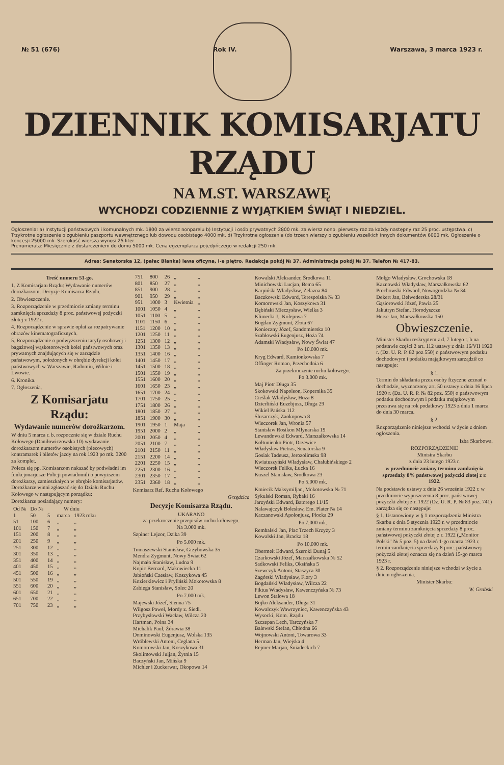№ 51 (676) Rok IV. Warszawa, 3 marca 1923 r.
DZIENNIK KOMISARJATU RZĄDU
NA M.ST. WARSZAWĘ
WYCHODZI CODZIENNIE Z WYJĄTKIEM ŚWIĄT I NIEDZIEL.
Ogłoszenia: a) Instytucji państwowych i komunalnych mk. 1800 za wiersz nonparelu b) Instytucji i osób prywatnych 2800 mk. za wiersz nonp. pierwszy raz za każdy następny raz 25 proc. ustępstwa. c) Trzykrotne ogłoszenie o zgubieniu paszportu wewnętrznego lub dowodu osobistego 4000 mk, d) Trzykrotne ogłoszenie (do trzech wierszy o zgubieniu wszelkich innych dokumentów 6000 mk. Ogłoszenie o koncesji 25000 mk. Szerokość wiersza wynosi 25 liter.
Prenumerata: Miesięcznie z dostarczeniem do domu 5000 mk. Cena egzemplarza pojedyńczego w redakcji 250 mk.
Adres: Senatorska 12, (pałac Blanka) lewa oficyna, I-e piętro. Redakcja pokój № 37. Administracja pokój № 37. Telefon № 417-83.
Treść numeru 51-go.
1. Z Komisarjatu Rządu: Wydawanie numerów dorożkarzom. Decyzje Komisarza Rządu.
2. Obwieszczenie.
3. Rozporządzenie w przedmiocie zmiany terminu zamknięcia sprzedaży 8 proc. państwowej pożyczki złotej z 1922 r.
4. Rozporządzenie w sprawie opłat za rozpatrywanie obrazów kinematograficznych.
5. Rozporządzenie o podwyższeniu taryfy osobowej i bagażowej wąskotorowych kolei państwowych oraz prywatnych znajdujących się w zarządzie państwowym, położonych w obrębie dyrekcji kolei państwowych w Warszawie, Radomiu, Wilnie i Lwowie.
6. Kronika.
7. Ogłoszenia.
Z Komisarjatu Rządu:
Wydawanie numerów dorożkarzom.
W dniu 5 marca r. b. rozpocznie się w dziale Ruchu Kołowego (Daniłowiczowska 10) wydawanie dorożkarzom numerów osobistych (plecowych) kontramarek i biletów jazdy na rok 1923 po mk. 3200 za komplet.
Poleca się pp. Komisarzom nakazać by podwładni im funkcjonarjusze Policji powiadomili o powyższem dorożkarzy, zamieszkałych w obrębie komisarjatów. Dorożkarze winni zgłaszać się do Działu Ruchu Kołowego w następującym porządku:
Dorożkarze posiadający numery:
| Od № | Do № | W dniu | | |
| --- | --- | --- | --- | --- |
| 1 | 50 | 5 | marca | 1923 roku |
| 51 | 100 | 6 | „ | „ |
| 101 | 150 | 7 | „ | „ |
| 151 | 200 | 8 | „ | „ |
| 201 | 250 | 9 | „ | „ |
| 251 | 300 | 12 | „ | „ |
| 301 | 350 | 13 | „ | „ |
| 351 | 400 | 14 | „ | „ |
| 401 | 450 | 15 | „ | „ |
| 451 | 500 | 16 | „ | „ |
| 501 | 550 | 19 | „ | „ |
| 551 | 600 | 20 | „ | „ |
| 601 | 650 | 21 | „ | „ |
| 651 | 700 | 22 | „ | „ |
| 701 | 750 | 23 | „ | „ |
| 751 | 800 | 26 | „ | „ |
| 801 | 850 | 27 | „ | „ |
| 851 | 900 | 28 | „ | „ |
| 901 | 950 | 29 | „ | „ |
| 951 | 1000 | 3 | Kwietnia | „ |
| 1001 | 1050 | 4 | „ | „ |
| 1051 | 1100 | 5 | „ | „ |
| 1101 | 1150 | 6 | „ | „ |
| 1151 | 1200 | 10 | „ | „ |
| 1201 | 1250 | 11 | „ | „ |
| 1251 | 1300 | 12 | „ | „ |
| 1301 | 1350 | 13 | „ | „ |
| 1351 | 1400 | 16 | „ | „ |
| 1401 | 1450 | 17 | „ | „ |
| 1451 | 1500 | 18 | „ | „ |
| 1501 | 1550 | 19 | „ | „ |
| 1551 | 1600 | 20 | „ | „ |
| 1601 | 1650 | 23 | „ | „ |
| 1651 | 1700 | 24 | „ | „ |
| 1701 | 1750 | 25 | „ | „ |
| 1751 | 1800 | 26 | „ | „ |
| 1801 | 1850 | 27 | „ | „ |
| 1851 | 1900 | 30 | „ | „ |
| 1901 | 1950 | 1 | Maja | „ |
| 1951 | 2000 | 2 | „ | „ |
| 2001 | 2050 | 4 | „ | „ |
| 2051 | 2100 | 7 | „ | „ |
| 2101 | 2150 | 11 | „ | „ |
| 2151 | 2200 | 14 | „ | „ |
| 2201 | 2250 | 15 | „ | „ |
| 2251 | 2300 | 16 | „ | „ |
| 2301 | 2350 | 17 | „ | „ |
| 2351 | 2360 | 18 | „ | „ |
Komisarz Ref. Ruchu Kołowego
Grzędzica
Decyzje Komisarza Rządu.
UKARANO
za przekroczenie przepisów ruchu kołowego.
Na 3.000 mk.
Szpiner Lejzor, Dzika 39
Po 5.000 mk.
Tomaszewski Stanisław, Grzybowska 35
Mendra Zygmunt, Nowy Świat 62
Najmała Stanisław, Ludna 9
Kopic Bernard, Makowiecka 11
Jabłoński Czesław, Koszykowa 45
Kozierkiewicz i Pryliński Mokotowska 8
Zabiega Stanisław, Solec 20
Po 7.000 mk.
Majewski Józef, Sienna 75
Wilgosz Paweł, Mordy z. Siedl.
Przybysławski Wacław, Wilcza 20
Hartman, Polna 34
Michalik Paul, Żórawia 38
Dominowski Eugenjusz, Wolska 135
Wróblewski Antoni, Ceglana 5
Komorowski Jan, Koszykowa 31
Skolimowski Juljan, Żytnia 15
Baczyński Jan, Mińska 9
Michler i Zuckerwar, Okopowa 14
Kowalski Aleksander, Środkowa 11
Minichowski Lucjan, Bema 65
Karpiński Władysław, Żelazna 84
Baczkowski Edward, Terespolska № 33
Komorowski Jan, Koszykowa 31
Dębiński Mieczysław, Wielka 3
Klimecki J., Kolejowa 7
Bogdan Zygmunt, Złota 67
Konieczny Józef, Sandomierska 10
Szabłowski Eugenjusz, Hoża 74
Adamski Władysław, Nowy Świat 47
Po 10.000 mk.
Kryg Edward, Kamionkowska 7
Offinger Roman, Przechodnia 6
Za przekroczenie ruchu kołowego.
Po 3.000 mk.
Maj Piotr Długa 35
Skokowski Napoleon, Kopernika 35
Cieślak Władysław, Hoża 8
Dzierliński Euzebjusz, Długa 29
Wikiel Pańska 112
Ślusarczyk, Zaokopowa 8
Wieczorek Jan, Wronia 57
Stanisław Rosikon Młynarska 19
Lewandowski Edward, Marszałkowska 14
Kołtunienko Piotr, Drzewice
Władysław Pietras, Senatorska 9
Gosiak Tadeusz, Jerozolimska 98
Kwiatuszyński Władysław, Chałubińskiego 2
Wieczorek Feliks, Łucka 16
Kuszel Stanisław, Środkowa 23
Po 5.000 mk.
Kmiecik Maksymiljan, Mokotowska № 71
Sykulski Roman, Rybaki 16
Jarzyński Edward, Batorego 11/15
Nalawajczyk Bolesław, Em. Plater № 14
Kaczanowski Apolonjusz, Płocka 29
Po 7.000 mk.
Rembalski Jan, Plac Trzech Krzyży 3
Kowalski Jan, Bracka 18
Po 10,000 mk.
Obermeit Edward, Szeroki Dunaj 5
Czarkowski Józef, Marszałkowska № 52
Sadkowski Feliks, Oksińska 5
Szewczyk Antoni, Staszyca 30
Zagórski Władysław, Flory 3
Bogdański Władysław, Wilcza 22
Fiktus Władysław, Kawenczyńska № 73
Lewon Stalowa 18
Bojko Aleksander, Długa 31
Kowalczyk Wawrzyniec, Kawenczyńska 43
Wysocki, Kom. Rządu
Szczepan Lech, Tarczyńska 7
Balewski Stefan, Chłodna 66
Wojnowski Antoni, Towarowa 33
Herman Jan, Wiejska 4
Rejmer Marjan, Śniadeckich 7
Molgo Władysław, Grochowska 18
Kaznowski Władysław, Marszałkowska 62
Prochowski Edward, Nowogrodzka № 34
Dekert Jan, Belwederska 28/31
Gąsiorowski Józef, Pawia 25
Jakutryn Stefan, Horodyszcze
Herse Jan, Marszałkowska 150
Obwieszczenie.
Minister Skarbu reskryptem z d. 7 lutego r. b na podstawie części 2 art. 112 ustawy z dnia 16/VII 1920 r. (Dz. U. R. P. 82 poz 550) o państwowym podatku dochodowym i podatku majątkowym zarządził co następuje:
§ 1.
Termin do składania przez osoby fizyczne zeznań o dochodzie, wyznaczony art. 50 ustawy z dnia 16 lipca 1920 r. (Dz. U. R. P. № 82 poz. 550) o państwowym podatku dochodowym i podatku majątkowym przesuwa się na rok podatkowy 1923 z dnia 1 marca do dnia 30 marca.
§ 2.
Rozporządzenie niniejsze wchodzi w życie z dniem ogłoszenia.
Izba Skarbowa.
ROZPORZĄDZENIE
Ministra Skarbu
z dnia 23 lutego 1923 r.
w przedmiocie zmiany terminu zamknięcia sprzedaży 8% państwowej pożyczki złotej z r. 1922.
Na podstawie ustawy z dnia 26 września 1922 r. w przedmiocie wypuszczenia 8 proc. państwowej pożyczki złotej z r. 1922 (Dz. U. R. P. № 83 poz. 741) zarządza się co następuje:
§ 1. Ustanowiony w § 1 rozporządzenia Ministra Skarbu z dnia 5 stycznia 1923 r. w przedmiocie zmiany terminu zamknięcia sprzedaży 8 proc. państwowej pożyczki złotej z r. 1922 („Monitor Polski" № 5 poz. 5) na dzień 1-go marca 1923 r. termin zamknięcia sprzedaży 8 proc. państwowej pożyczki złotej oznacza się na dzień 15-go marca 1923 r.
§ 2. Rozporządzenie niniejsze wchodzi w życie z dniem ogłoszenia.
Minister Skarbu:
W. Grabski